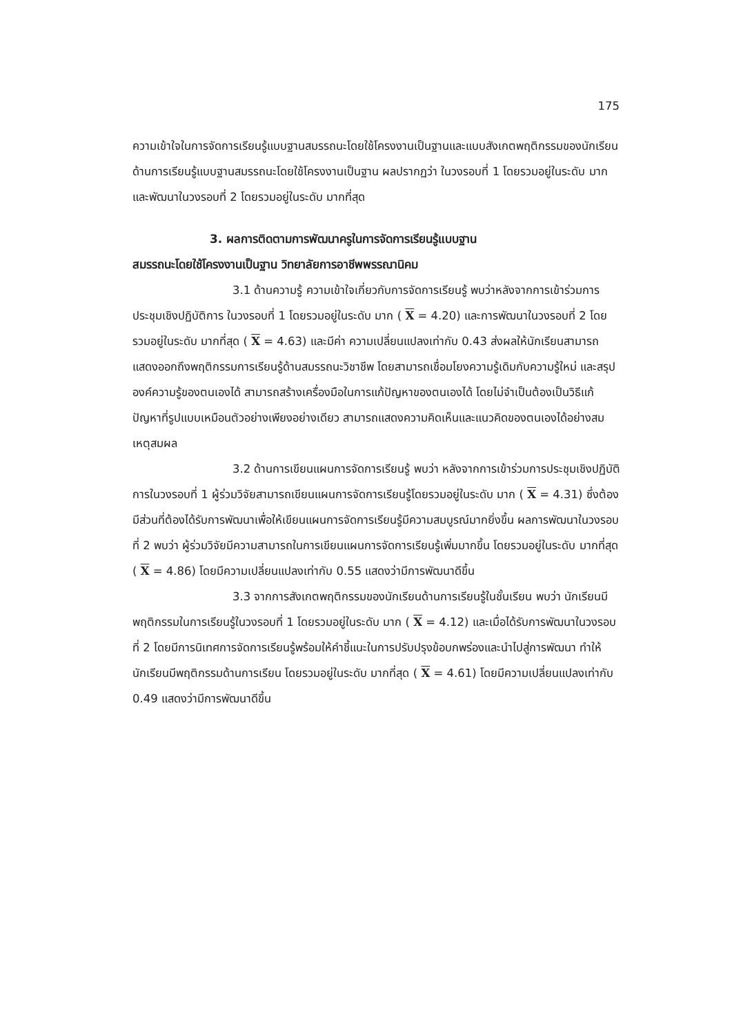175
ความเข้าใจในการจัดการเรียนรู้แบบฐานสมรรถนะโดยใช้โครงงานเป็นฐานและแบบสังเกตพฤติกรรมของนักเรียนด้านการเรียนรู้แบบฐานสมรรถนะโดยใช้โครงงานเป็นฐาน ผลปรากฏว่า ในวงรอบที่ 1 โดยรวมอยู่ในระดับ มาก และพัฒนาในวงรอบที่ 2 โดยรวมอยู่ในระดับ มากที่สุด
3. ผลการติดตามการพัฒนาครูในการจัดการเรียนรู้แบบฐาน
สมรรถนะโดยใช้โครงงานเป็นฐาน วิทยาลัยการอาชีพพรรณานิคม
3.1 ด้านความรู้ ความเข้าใจเกี่ยวกับการจัดการเรียนรู้ พบว่าหลังจากการเข้าร่วมการประชุมเชิงปฏิบัติการ ในวงรอบที่ 1 โดยรวมอยู่ในระดับ มาก ( X = 4.20) และการพัฒนาในวงรอบที่ 2 โดยรวมอยู่ในระดับ มากที่สุด ( X = 4.63) และมีค่า ความเปลี่ยนแปลงเท่ากับ 0.43 ส่งผลให้นักเรียนสามารถแสดงออกถึงพฤติกรรมการเรียนรู้ด้านสมรรถนะวิชาชีพ โดยสามารถเชื่อมโยงความรู้เดิมกับความรู้ใหม่ และสรุปองค์ความรู้ของตนเองได้ สามารถสร้างเครื่องมือในการแก้ปัญหาของตนเองได้ โดยไม่จำเป็นต้องเป็นวิธีแก้ปัญหาที่รูปแบบเหมือนตัวอย่างเพียงอย่างเดียว สามารถแสดงความคิดเห็นและแนวคิดของตนเองได้อย่างสมเหตุสมผล
3.2 ด้านการเขียนแผนการจัดการเรียนรู้ พบว่า หลังจากการเข้าร่วมการประชุมเชิงปฏิบัติการในวงรอบที่ 1 ผู้ร่วมวิจัยสามารถเขียนแผนการจัดการเรียนรู้โดยรวมอยู่ในระดับ มาก ( X = 4.31) ซึ่งต้องมีส่วนที่ต้องได้รับการพัฒนาเพื่อให้เขียนแผนการจัดการเรียนรู้มีความสมบูรณ์มากยิ่งขึ้น ผลการพัฒนาในวงรอบที่ 2 พบว่า ผู้ร่วมวิจัยมีความสามารถในการเขียนแผนการจัดการเรียนรู้เพิ่มมากขึ้น โดยรวมอยู่ในระดับ มากที่สุด ( X = 4.86) โดยมีความเปลี่ยนแปลงเท่ากับ 0.55 แสดงว่ามีการพัฒนาดีขึ้น
3.3 จากการสังเกตพฤติกรรมของนักเรียนด้านการเรียนรู้ในชั้นเรียน พบว่า นักเรียนมีพฤติกรรมในการเรียนรู้ในวงรอบที่ 1 โดยรวมอยู่ในระดับ มาก ( X = 4.12) และเมื่อได้รับการพัฒนาในวงรอบที่ 2 โดยมีการนิเทศการจัดการเรียนรู้พร้อมให้คำชี้แนะในการปรับปรุงข้อบกพร่องและนำไปสู่การพัฒนา ทำให้นักเรียนมีพฤติกรรมด้านการเรียน โดยรวมอยู่ในระดับ มากที่สุด ( X = 4.61) โดยมีความเปลี่ยนแปลงเท่ากับ 0.49 แสดงว่ามีการพัฒนาดีขึ้น